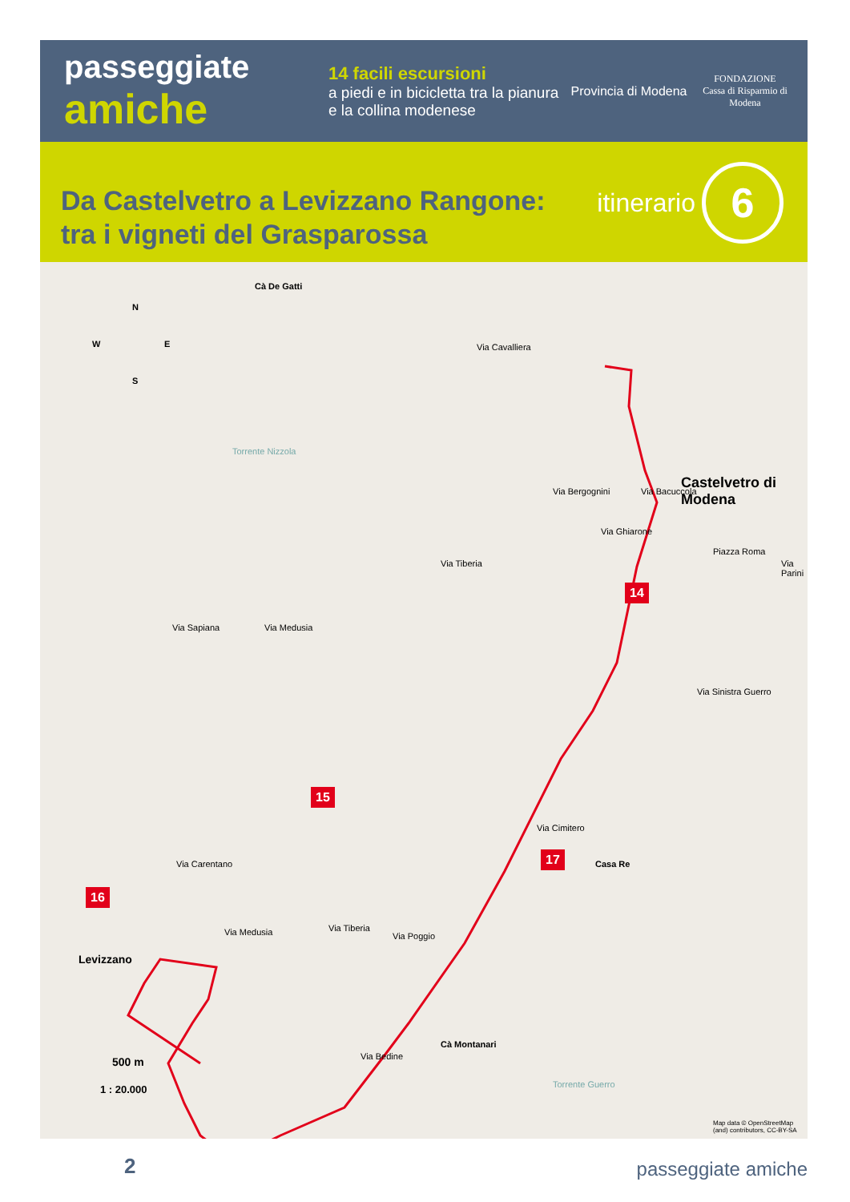passeggiate
amiche
14 facili escursioni
a piedi e in bicicletta tra la pianura e la collina modenese
Provincia di Modena
FONDAZIONE
Cassa di Risparmio di Modena
Da Castelvetro a Levizzano Rangone:
tra i vigneti del Grasparossa
itinerario
6
Cà De Gatti
N
W E
S
Via Cavalliera
Via Bergognini Via Bacuccola Castelvetro di Modena
Via Ghiarone
Piazza Roma
Via Parini
14
Torrente Nizzola
Via Tiberia
Via Sapiana Via Medusia
Via Sinistra Guerro
Via Cimitero
15
17
Casa Re
16
Via Carentano
Via Medusia Via Tiberia
Via Poggio
Levizzano
Cà Montanari
Via Bedine
500 m
1 : 20.000 Torrente Guerro
Map data © OpenStreetMap (and) contributors, CC-BY-SA
2 passeggiate amiche